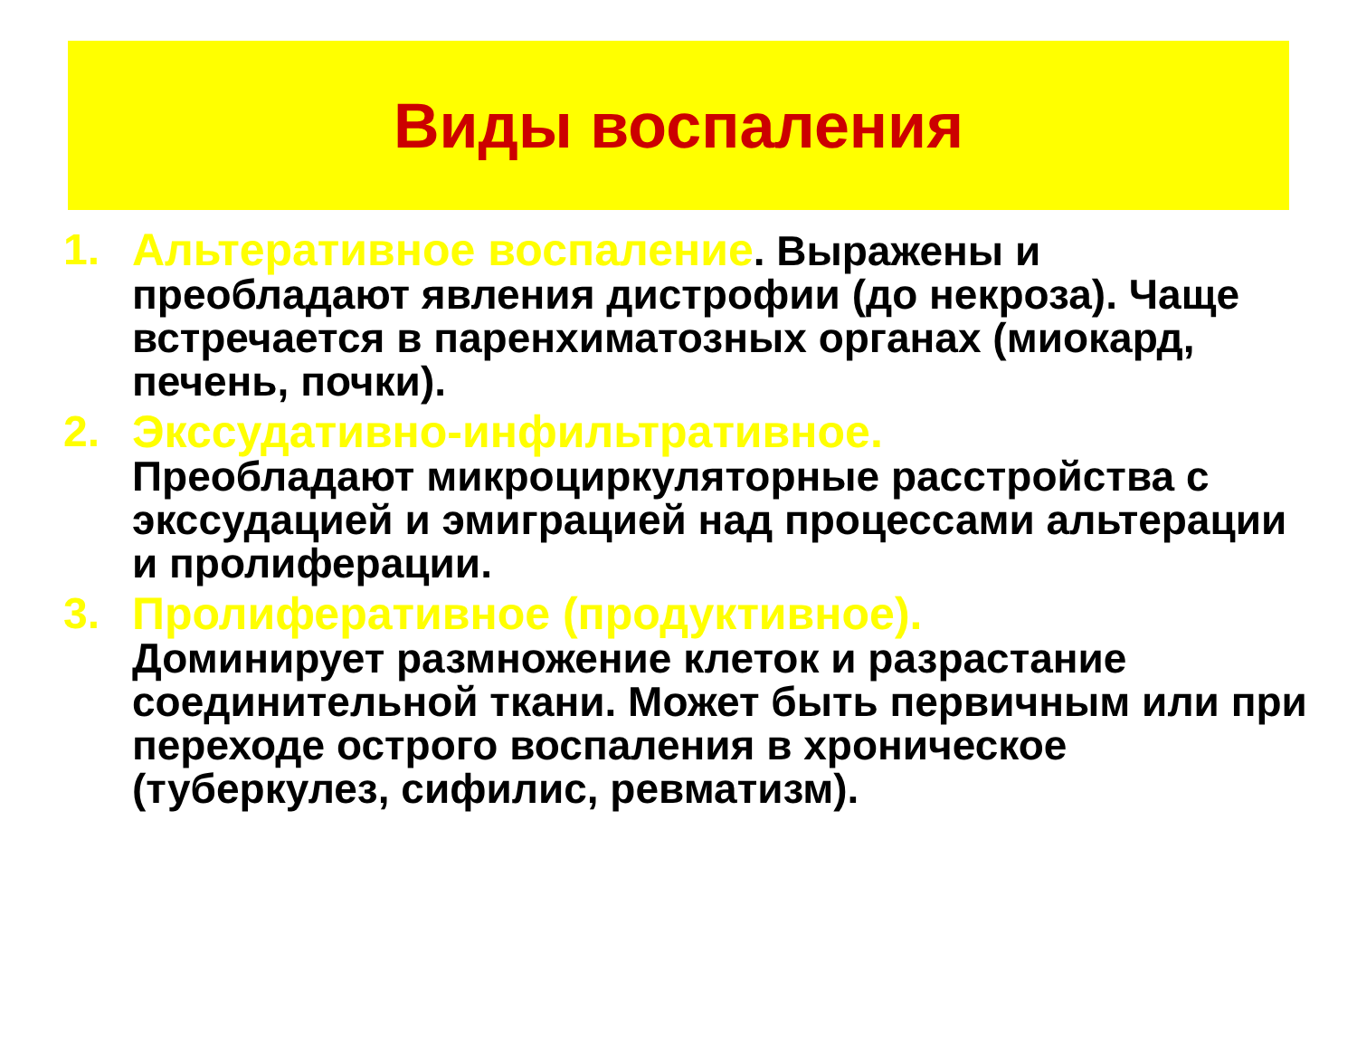Виды воспаления
1. Альтеративное воспаление. Выражены и преобладают явления дистрофии (до некроза). Чаще встречается в паренхиматозных органах (миокард, печень, почки).
2. Экссудативно-инфильтративное.
Преобладают микроциркуляторные расстройства с экссудацией и эмиграцией над процессами альтерации и пролиферации.
3. Пролиферативное (продуктивное).
Доминирует размножение клеток и разрастание соединительной ткани. Может быть первичным или при переходе острого воспаления в хроническое (туберкулез, сифилис, ревматизм).